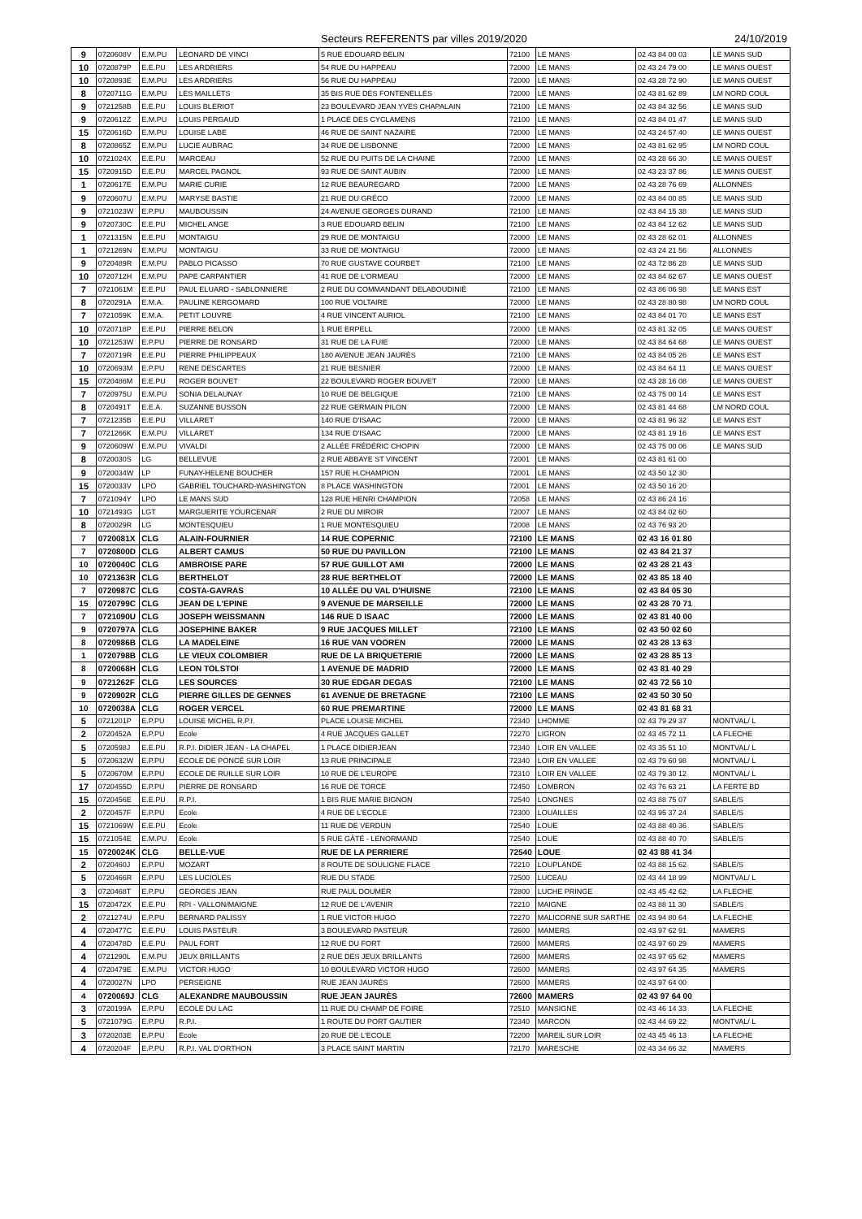Secteurs REFERENTS par villes 2019/2020 24/10/2019
| 9 | 0720608V | E.M.PU | LEONARD DE VINCI | 5 RUE EDOUARD BELIN | 72100 | LE MANS | 02 43 84 00 03 | LE MANS SUD |
| 10 | 0720879P | E.E.PU | LES ARDRIERS | 54 RUE DU HAPPEAU | 72000 | LE MANS | 02 43 24 79 00 | LE MANS OUEST |
| 10 | 0720893E | E.M.PU | LES ARDRIERS | 56 RUE DU HAPPEAU | 72000 | LE MANS | 02 43 28 72 90 | LE MANS OUEST |
| 8 | 0720711G | E.M.PU | LES MAILLETS | 35 BIS RUE DES FONTENELLES | 72000 | LE MANS | 02 43 81 62 89 | LM NORD COUL |
| 9 | 0721258B | E.E.PU | LOUIS BLERIOT | 23 BOULEVARD JEAN YVES CHAPALAIN | 72100 | LE MANS | 02 43 84 32 56 | LE MANS SUD |
| 9 | 0720612Z | E.M.PU | LOUIS PERGAUD | 1 PLACE DES CYCLAMENS | 72100 | LE MANS | 02 43 84 01 47 | LE MANS SUD |
| 15 | 0720616D | E.M.PU | LOUISE LABE | 46 RUE DE SAINT NAZAIRE | 72000 | LE MANS | 02 43 24 57 40 | LE MANS OUEST |
| 8 | 0720865Z | E.M.PU | LUCIE AUBRAC | 34 RUE DE LISBONNE | 72000 | LE MANS | 02 43 81 62 95 | LM NORD COUL |
| 10 | 0721024X | E.E.PU | MARCEAU | 52 RUE DU PUITS DE LA CHAINE | 72000 | LE MANS | 02 43 28 66 30 | LE MANS OUEST |
| 15 | 0720915D | E.E.PU | MARCEL PAGNOL | 93 RUE DE SAINT AUBIN | 72000 | LE MANS | 02 43 23 37 86 | LE MANS OUEST |
| 1 | 0720617E | E.M.PU | MARIE CURIE | 12 RUE BEAUREGARD | 72000 | LE MANS | 02 43 28 76 69 | ALLONNES |
| 9 | 0720607U | E.M.PU | MARYSE BASTIE | 21 RUE DU GRÉCO | 72000 | LE MANS | 02 43 84 00 85 | LE MANS SUD |
| 9 | 0721023W | E.P.PU | MAUBOUSSIN | 24 AVENUE GEORGES DURAND | 72100 | LE MANS | 02 43 84 15 38 | LE MANS SUD |
| 9 | 0720730C | E.E.PU | MICHEL ANGE | 3 RUE EDOUARD BELIN | 72100 | LE MANS | 02 43 84 12 62 | LE MANS SUD |
| 1 | 0721315N | E.E.PU | MONTAIGU | 29 RUE DE MONTAIGU | 72000 | LE MANS | 02 43 28 62 01 | ALLONNES |
| 1 | 0721269N | E.M.PU | MONTAIGU | 33 RUE DE MONTAIGU | 72000 | LE MANS | 02 43 24 21 56 | ALLONNES |
| 9 | 0720489R | E.M.PU | PABLO PICASSO | 70 RUE GUSTAVE COURBET | 72100 | LE MANS | 02 43 72 86 28 | LE MANS SUD |
| 10 | 0720712H | E.M.PU | PAPE CARPANTIER | 41 RUE DE L'ORMEAU | 72000 | LE MANS | 02 43 84 62 67 | LE MANS OUEST |
| 7 | 0721061M | E.E.PU | PAUL ELUARD - SABLONNIERE | 2 RUE DU COMMANDANT DELABOUDINIÈ | 72100 | LE MANS | 02 43 86 06 98 | LE MANS EST |
| 8 | 0720291A | E.M.A. | PAULINE KERGOMARD | 100 RUE VOLTAIRE | 72000 | LE MANS | 02 43 28 80 98 | LM NORD COUL |
| 7 | 0721059K | E.M.A. | PETIT LOUVRE | 4 RUE VINCENT AURIOL | 72100 | LE MANS | 02 43 84 01 70 | LE MANS EST |
| 10 | 0720718P | E.E.PU | PIERRE BELON | 1 RUE ERPELL | 72000 | LE MANS | 02 43 81 32 05 | LE MANS OUEST |
| 10 | 0721253W | E.P.PU | PIERRE DE RONSARD | 31 RUE DE LA FUIE | 72000 | LE MANS | 02 43 84 64 68 | LE MANS OUEST |
| 7 | 0720719R | E.E.PU | PIERRE PHILIPPEAUX | 180 AVENUE JEAN JAURÈS | 72100 | LE MANS | 02 43 84 05 26 | LE MANS EST |
| 10 | 0720693M | E.P.PU | RENE DESCARTES | 21 RUE BESNIER | 72000 | LE MANS | 02 43 84 64 11 | LE MANS OUEST |
| 15 | 0720486M | E.E.PU | ROGER BOUVET | 22 BOULEVARD ROGER BOUVET | 72000 | LE MANS | 02 43 28 16 08 | LE MANS OUEST |
| 7 | 0720975U | E.M.PU | SONIA DELAUNAY | 10 RUE DE BELGIQUE | 72100 | LE MANS | 02 43 75 00 14 | LE MANS EST |
| 8 | 0720491T | E.E.A. | SUZANNE BUSSON | 22 RUE GERMAIN PILON | 72000 | LE MANS | 02 43 81 44 68 | LM NORD COUL |
| 7 | 0721235B | E.E.PU | VILLARET | 140 RUE D'ISAAC | 72000 | LE MANS | 02 43 81 96 32 | LE MANS EST |
| 7 | 0721266K | E.M.PU | VILLARET | 134 RUE D'ISAAC | 72000 | LE MANS | 02 43 81 19 16 | LE MANS EST |
| 9 | 0720609W | E.M.PU | VIVALDI | 2 ALLÉE FRÉDÉRIC CHOPIN | 72000 | LE MANS | 02 43 75 00 06 | LE MANS SUD |
| 8 | 0720030S | LG | BELLEVUE | 2 RUE ABBAYE ST VINCENT | 72001 | LE MANS | 02 43 81 61 00 | |
| 9 | 0720034W | LP | FUNAY-HELENE BOUCHER | 157 RUE H.CHAMPION | 72001 | LE MANS | 02 43 50 12 30 | |
| 15 | 0720033V | LPO | GABRIEL TOUCHARD-WASHINGTON | 8 PLACE WASHINGTON | 72001 | LE MANS | 02 43 50 16 20 | |
| 7 | 0721094Y | LPO | LE MANS SUD | 128 RUE HENRI CHAMPION | 72058 | LE MANS | 02 43 86 24 16 | |
| 10 | 0721493G | LGT | MARGUERITE YOURCENAR | 2 RUE DU MIROIR | 72007 | LE MANS | 02 43 84 02 60 | |
| 8 | 0720029R | LG | MONTESQUIEU | 1 RUE MONTESQUIEU | 72008 | LE MANS | 02 43 76 93 20 | |
| 7 | 0720081X | CLG | ALAIN-FOURNIER | 14 RUE COPERNIC | 72100 | LE MANS | 02 43 16 01 80 | |
| 7 | 0720800D | CLG | ALBERT CAMUS | 50 RUE DU PAVILLON | 72100 | LE MANS | 02 43 84 21 37 | |
| 10 | 0720040C | CLG | AMBROISE PARE | 57 RUE GUILLOT AMI | 72000 | LE MANS | 02 43 28 21 43 | |
| 10 | 0721363R | CLG | BERTHELOT | 28 RUE BERTHELOT | 72000 | LE MANS | 02 43 85 18 40 | |
| 7 | 0720987C | CLG | COSTA-GAVRAS | 10 ALLÉE DU VAL D'HUISNE | 72100 | LE MANS | 02 43 84 05 30 | |
| 15 | 0720799C | CLG | JEAN DE L'EPINE | 9 AVENUE DE MARSEILLE | 72000 | LE MANS | 02 43 28 70 71 | |
| 7 | 0721090U | CLG | JOSEPH WEISSMANN | 146 RUE D ISAAC | 72000 | LE MANS | 02 43 81 40 00 | |
| 9 | 0720797A | CLG | JOSEPHINE BAKER | 9 RUE JACQUES MILLET | 72100 | LE MANS | 02 43 50 02 60 | |
| 8 | 0720986B | CLG | LA MADELEINE | 16 RUE VAN VOOREN | 72000 | LE MANS | 02 43 28 13 63 | |
| 1 | 0720798B | CLG | LE VIEUX COLOMBIER | RUE DE LA BRIQUETERIE | 72000 | LE MANS | 02 43 28 85 13 | |
| 8 | 0720068H | CLG | LEON TOLSTOI | 1 AVENUE DE MADRID | 72000 | LE MANS | 02 43 81 40 29 | |
| 9 | 0721262F | CLG | LES SOURCES | 30 RUE EDGAR DEGAS | 72100 | LE MANS | 02 43 72 56 10 | |
| 9 | 0720902R | CLG | PIERRE GILLES DE GENNES | 61 AVENUE DE BRETAGNE | 72100 | LE MANS | 02 43 50 30 50 | |
| 10 | 0720038A | CLG | ROGER VERCEL | 60 RUE PREMARTINE | 72000 | LE MANS | 02 43 81 68 31 | |
| 5 | 0721201P | E.P.PU | LOUISE MICHEL R.P.I. | PLACE LOUISE MICHEL | 72340 | LHOMME | 02 43 79 29 37 | MONTVAL/ L |
| 2 | 0720452A | E.P.PU | Ecole | 4 RUE JACQUES GALLET | 72270 | LIGRON | 02 43 45 72 11 | LA FLECHE |
| 5 | 0720598J | E.E.PU | R.P.I. DIDIER JEAN - LA CHAPEL | 1 PLACE DIDIERJEAN | 72340 | LOIR EN VALLEE | 02 43 35 51 10 | MONTVAL/ L |
| 5 | 0720632W | E.P.PU | ECOLE DE PONCÉ SUR LOIR | 13 RUE PRINCIPALE | 72340 | LOIR EN VALLEE | 02 43 79 60 98 | MONTVAL/ L |
| 5 | 0720670M | E.P.PU | ECOLE DE RUILLE SUR LOIR | 10 RUE DE L'EUROPE | 72310 | LOIR EN VALLEE | 02 43 79 30 12 | MONTVAL/ L |
| 17 | 0720455D | E.P.PU | PIERRE DE RONSARD | 16 RUE DE TORCE | 72450 | LOMBRON | 02 43 76 63 21 | LA FERTE BD |
| 15 | 0720456E | E.E.PU | R.P.I. | 1 BIS RUE MARIE BIGNON | 72540 | LONGNES | 02 43 88 75 07 | SABLE/S |
| 2 | 0720457F | E.P.PU | Ecole | 4 RUE DE L'ECOLE | 72300 | LOUAILLES | 02 43 95 37 24 | SABLE/S |
| 15 | 0721069W | E.E.PU | Ecole | 11 RUE DE VERDUN | 72540 | LOUE | 02 43 88 40 36 | SABLE/S |
| 15 | 0721054E | E.M.PU | Ecole | 5 RUE GÂTÉ - LENORMAND | 72540 | LOUE | 02 43 88 40 70 | SABLE/S |
| 15 | 0720024K | CLG | BELLE-VUE | RUE DE LA PERRIERE | 72540 | LOUE | 02 43 88 41 34 | |
| 2 | 0720460J | E.P.PU | MOZART | 8 ROUTE DE SOULIGNE FLACE | 72210 | LOUPLANDE | 02 43 88 15 62 | SABLE/S |
| 5 | 0720466R | E.P.PU | LES LUCIOLES | RUE DU STADE | 72500 | LUCEAU | 02 43 44 18 99 | MONTVAL/ L |
| 3 | 0720468T | E.P.PU | GEORGES JEAN | RUE PAUL DOUMER | 72800 | LUCHE PRINGE | 02 43 45 42 62 | LA FLECHE |
| 15 | 0720472X | E.E.PU | RPI - VALLON/MAIGNE | 12 RUE DE L'AVENIR | 72210 | MAIGNE | 02 43 88 11 30 | SABLE/S |
| 2 | 0721274U | E.P.PU | BERNARD PALISSY | 1 RUE VICTOR HUGO | 72270 | MALICORNE SUR SARTHE | 02 43 94 80 64 | LA FLECHE |
| 4 | 0720477C | E.E.PU | LOUIS PASTEUR | 3 BOULEVARD PASTEUR | 72600 | MAMERS | 02 43 97 62 91 | MAMERS |
| 4 | 0720478D | E.E.PU | PAUL FORT | 12 RUE DU FORT | 72600 | MAMERS | 02 43 97 60 29 | MAMERS |
| 4 | 0721290L | E.M.PU | JEUX BRILLANTS | 2 RUE DES JEUX BRILLANTS | 72600 | MAMERS | 02 43 97 65 62 | MAMERS |
| 4 | 0720479E | E.M.PU | VICTOR HUGO | 10 BOULEVARD VICTOR HUGO | 72600 | MAMERS | 02 43 97 64 35 | MAMERS |
| 4 | 0720027N | LPO | PERSEIGNE | RUE JEAN JAURÈS | 72600 | MAMERS | 02 43 97 64 00 | |
| 4 | 0720069J | CLG | ALEXANDRE MAUBOUSSIN | RUE JEAN JAURÈS | 72600 | MAMERS | 02 43 97 64 00 | |
| 3 | 0720199A | E.P.PU | ECOLE DU LAC | 11 RUE DU CHAMP DE FOIRE | 72510 | MANSIGNE | 02 43 46 14 33 | LA FLECHE |
| 5 | 0721079G | E.P.PU | R.P.I. | 1 ROUTE DU PORT GAUTIER | 72340 | MARCON | 02 43 44 69 22 | MONTVAL/ L |
| 3 | 0720203E | E.P.PU | Ecole | 20 RUE DE L'ECOLE | 72200 | MAREIL SUR LOIR | 02 43 45 46 13 | LA FLECHE |
| 4 | 0720204F | E.P.PU | R.P.I. VAL D'ORTHON | 3 PLACE SAINT MARTIN | 72170 | MARESCHE | 02 43 34 66 32 | MAMERS |